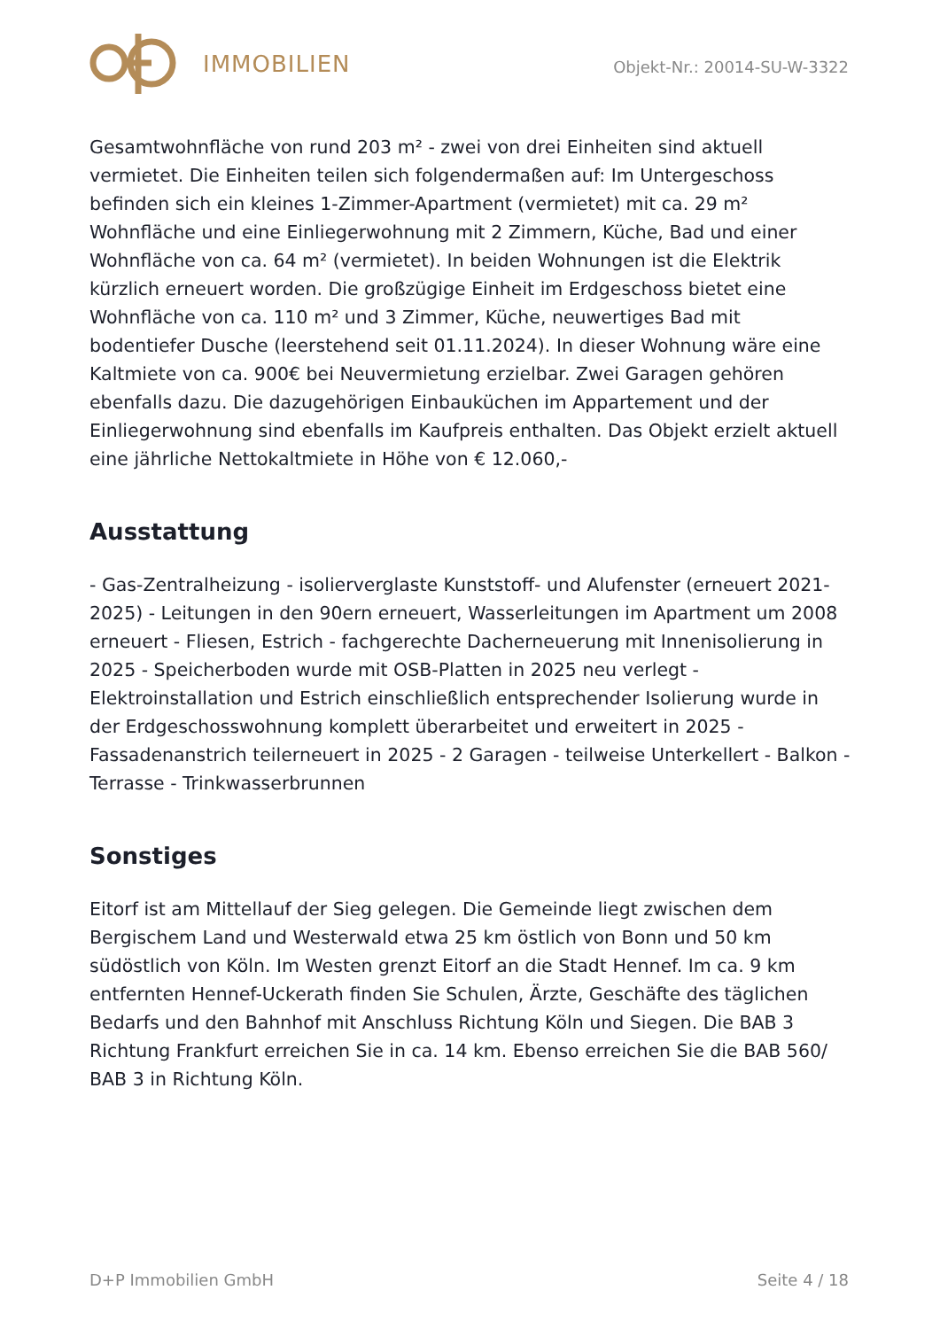IMMOBILIEN
Objekt-Nr.: 20014-SU-W-3322
Gesamtwohnfläche von rund 203 m² - zwei von drei Einheiten sind aktuell vermietet. Die Einheiten teilen sich folgendermaßen auf: Im Untergeschoss befinden sich ein kleines 1-Zimmer-Apartment (vermietet) mit ca. 29 m² Wohnfläche und eine Einliegerwohnung mit 2 Zimmern, Küche, Bad und einer Wohnfläche von ca. 64 m² (vermietet). In beiden Wohnungen ist die Elektrik kürzlich erneuert worden. Die großzügige Einheit im Erdgeschoss bietet eine Wohnfläche von ca. 110 m² und 3 Zimmer, Küche, neuwertiges Bad mit bodentiefer Dusche (leerstehend seit 01.11.2024). In dieser Wohnung wäre eine Kaltmiete von ca. 900€ bei Neuvermietung erzielbar. Zwei Garagen gehören ebenfalls dazu. Die dazugehörigen Einbauküchen im Appartement und der Einliegerwohnung sind ebenfalls im Kaufpreis enthalten. Das Objekt erzielt aktuell eine jährliche Nettokaltmiete in Höhe von € 12.060,-
Ausstattung
- Gas-Zentralheizung - isolierverglaste Kunststoff- und Alufenster (erneuert 2021-2025) - Leitungen in den 90ern erneuert, Wasserleitungen im Apartment um 2008 erneuert - Fliesen, Estrich - fachgerechte Dacherneuerung mit Innenisolierung in 2025 - Speicherboden wurde mit OSB-Platten in 2025 neu verlegt - Elektroinstallation und Estrich einschließlich entsprechender Isolierung wurde in der Erdgeschosswohnung komplett überarbeitet und erweitert in 2025 - Fassadenanstrich teilerneuert in 2025 - 2 Garagen - teilweise Unterkellert - Balkon - Terrasse - Trinkwasserbrunnen
Sonstiges
Eitorf ist am Mittellauf der Sieg gelegen. Die Gemeinde liegt zwischen dem Bergischem Land und Westerwald etwa 25 km östlich von Bonn und 50 km südöstlich von Köln. Im Westen grenzt Eitorf an die Stadt Hennef. Im ca. 9 km entfernten Hennef-Uckerath finden Sie Schulen, Ärzte, Geschäfte des täglichen Bedarfs und den Bahnhof mit Anschluss Richtung Köln und Siegen. Die BAB 3 Richtung Frankfurt erreichen Sie in ca. 14 km. Ebenso erreichen Sie die BAB 560/ BAB 3 in Richtung Köln.
D+P Immobilien GmbH Seite 4 / 18